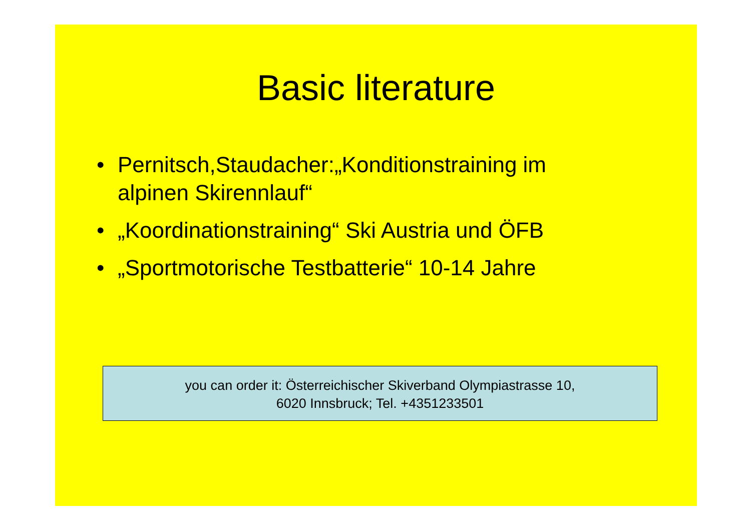Basic literature
• Pernitsch,Staudacher:„Konditionstraining im alpinen Skirennlauf“
• „Koordinationstraining“ Ski Austria und ÖFB
• „Sportmotorische Testbatterie“ 10-14 Jahre
you can order it: Österreichischer Skiverband Olympiastrasse 10,
6020 Innsbruck; Tel. +4351233501